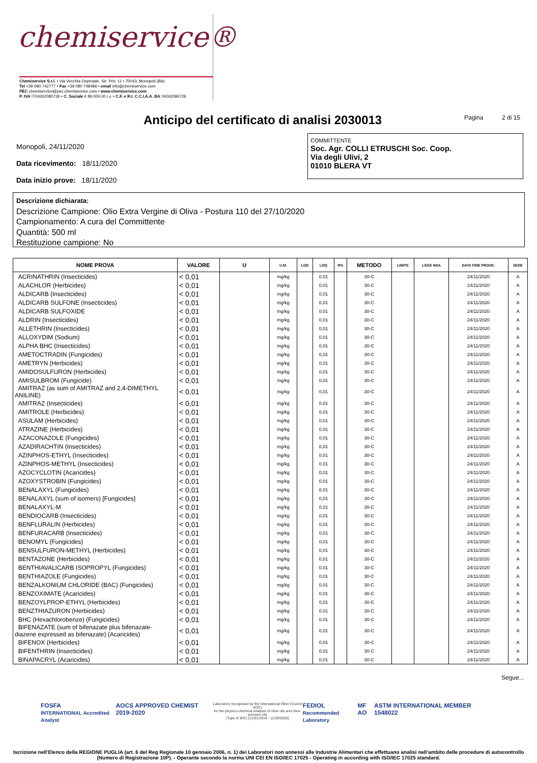chemiservice®
Chemiservice S.r.l. • Via Vecchia Ospedale, Str. Priv. 11 • 70043, Monopoli (BA)
Tel +39 080 742777 • Fax +39 080 748486 • email info@chemiservice.com
PEC chemiservice@pec.chemiservice.com • www.chemiservice.com
P. IVA IT04262080726 • C. Sociale € 89.000,00 i.v. • C.F. e R.I. C.C.I.A.A. BA 04262080726
Anticipo del certificato di analisi 2030013
Pagina 2 di 15
Monopoli, 24/11/2020
Data ricevimento: 18/11/2020
Data inizio prove: 18/11/2020
COMMITTENTE
Soc. Agr. COLLI ETRUSCHI Soc. Coop.
Via degli Ulivi, 2
01010 BLERA VT
Descrizione dichiarata:
Descrizione Campione: Olio Extra Vergine di Oliva - Postura 110 del 27/10/2020
Campionamento: A cura del Committente
Quantità: 500 ml
Restituzione campione: No
| NOME PROVA | VALORE | U | U.M. | LOD | LOQ | R% | METODO | LIMITE | LEGE NDA | DATA FINE PROVE: | SEDE |
| --- | --- | --- | --- | --- | --- | --- | --- | --- | --- | --- | --- |
| ACRINATHRIN (Insecticides) | < 0,01 | | mg/kg | | 0,01 | | 30-C | | | 24/11/2020 | A |
| ALACHLOR (Herbicides) | < 0,01 | | mg/kg | | 0,01 | | 30-C | | | 24/11/2020 | A |
| ALDICARB (Insecticides) | < 0,01 | | mg/kg | | 0,01 | | 30-C | | | 24/11/2020 | A |
| ALDICARB SULFONE (Insecticides) | < 0,01 | | mg/kg | | 0,01 | | 30-C | | | 24/11/2020 | A |
| ALDICARB SULFOXIDE | < 0,01 | | mg/kg | | 0,01 | | 30-C | | | 24/11/2020 | A |
| ALDRIN (Insecticides) | < 0,01 | | mg/kg | | 0,01 | | 30-C | | | 24/11/2020 | A |
| ALLETHRIN (Insecticides) | < 0,01 | | mg/kg | | 0,01 | | 30-C | | | 24/11/2020 | A |
| ALLOXYDIM (Sodium) | < 0,01 | | mg/kg | | 0,01 | | 30-C | | | 24/11/2020 | A |
| ALPHA BHC (Insecticides) | < 0,01 | | mg/kg | | 0,01 | | 30-C | | | 24/11/2020 | A |
| AMETOCTRADIN (Fungicides) | < 0,01 | | mg/kg | | 0,01 | | 30-C | | | 24/11/2020 | A |
| AMETRYN (Herbicides) | < 0,01 | | mg/kg | | 0,01 | | 30-C | | | 24/11/2020 | A |
| AMIDOSULFURON (Herbicides) | < 0,01 | | mg/kg | | 0,01 | | 30-C | | | 24/11/2020 | A |
| AMISULBROM (Fungicide) | < 0,01 | | mg/kg | | 0,01 | | 30-C | | | 24/11/2020 | A |
| AMITRAZ (as sum of AMITRAZ and 2,4-DIMETHYL ANILINE) | < 0,01 | | mg/kg | | 0,01 | | 30-C | | | 24/11/2020 | A |
| AMITRAZ (Insecticides) | < 0,01 | | mg/kg | | 0,01 | | 30-C | | | 24/11/2020 | A |
| AMITROLE (Herbicides) | < 0,01 | | mg/kg | | 0,01 | | 30-C | | | 24/11/2020 | A |
| ASULAM (Herbicides) | < 0,01 | | mg/kg | | 0,01 | | 30-C | | | 24/11/2020 | A |
| ATRAZINE (Herbicides) | < 0,01 | | mg/kg | | 0,01 | | 30-C | | | 24/11/2020 | A |
| AZACONAZOLE (Fungicides) | < 0,01 | | mg/kg | | 0,01 | | 30-C | | | 24/11/2020 | A |
| AZADIRACHTIN (Insecticides) | < 0,01 | | mg/kg | | 0,01 | | 30-C | | | 24/11/2020 | A |
| AZINPHOS-ETHYL (Insecticides) | < 0,01 | | mg/kg | | 0,01 | | 30-C | | | 24/11/2020 | A |
| AZINPHOS-METHYL (Insecticides) | < 0,01 | | mg/kg | | 0,01 | | 30-C | | | 24/11/2020 | A |
| AZOCYCLOTIN (Acaricides) | < 0,01 | | mg/kg | | 0,01 | | 30-C | | | 24/11/2020 | A |
| AZOXYSTROBIN (Fungicides) | < 0,01 | | mg/kg | | 0,01 | | 30-C | | | 24/11/2020 | A |
| BENALAXYL (Fungicides) | < 0,01 | | mg/kg | | 0,01 | | 30-C | | | 24/11/2020 | A |
| BENALAXYL (sum of isomers) [Fungicides] | < 0,01 | | mg/kg | | 0,01 | | 30-C | | | 24/11/2020 | A |
| BENALAXYL-M | < 0,01 | | mg/kg | | 0,01 | | 30-C | | | 24/11/2020 | A |
| BENDIOCARB (Insecticides) | < 0,01 | | mg/kg | | 0,01 | | 30-C | | | 24/11/2020 | A |
| BENFLURALIN (Herbicides) | < 0,01 | | mg/kg | | 0,01 | | 30-C | | | 24/11/2020 | A |
| BENFURACARB (Insecticides) | < 0,01 | | mg/kg | | 0,01 | | 30-C | | | 24/11/2020 | A |
| BENOMYL (Fungicides) | < 0,01 | | mg/kg | | 0,01 | | 30-C | | | 24/11/2020 | A |
| BENSULFURON-METHYL (Herbicides) | < 0,01 | | mg/kg | | 0,01 | | 30-C | | | 24/11/2020 | A |
| BENTAZONE (Herbicides) | < 0,01 | | mg/kg | | 0,01 | | 30-C | | | 24/11/2020 | A |
| BENTHIAVALICARB ISOPROPYL (Fungicides) | < 0,01 | | mg/kg | | 0,01 | | 30-C | | | 24/11/2020 | A |
| BENTHIAZOLE (Fungicides) | < 0,01 | | mg/kg | | 0,01 | | 30-C | | | 24/11/2020 | A |
| BENZALKONIUM CHLORIDE (BAC) (Fungicides) | < 0,01 | | mg/kg | | 0,01 | | 30-C | | | 24/11/2020 | A |
| BENZOXIMATE (Acaricides) | < 0,01 | | mg/kg | | 0,01 | | 30-C | | | 24/11/2020 | A |
| BENZOYLPROP-ETHYL (Herbicides) | < 0,01 | | mg/kg | | 0,01 | | 30-C | | | 24/11/2020 | A |
| BENZTHIAZURON (Herbicides) | < 0,01 | | mg/kg | | 0,01 | | 30-C | | | 24/11/2020 | A |
| BHC (Hexachlorobenze) (Fungicides) | < 0,01 | | mg/kg | | 0,01 | | 30-C | | | 24/11/2020 | A |
| BIFENAZATE (sum of bifenazate plus bifenazate- diazene expressed as bifenazate) (Acaricides) | < 0,01 | | mg/kg | | 0,01 | | 30-C | | | 24/11/2020 | A |
| BIFENOX (Herbicides) | < 0,01 | | mg/kg | | 0,01 | | 30-C | | | 24/11/2020 | A |
| BIFENTHRIN (Insecticides) | < 0,01 | | mg/kg | | 0,01 | | 30-C | | | 24/11/2020 | A |
| BINAPACRYL (Acaricides) | < 0,01 | | mg/kg | | 0,01 | | 30-C | | | 24/11/2020 | A |
Segue...
FOSFA
INTERNATIONAL Accredited Analyst AOCS APPROVED CHEMIST 2019-2020 Laboratory recognised by the International Olive Council (IOC)
for the physico-chemical analysis of olive oils and olive-pomace oils
(Type A/ B/C) (12/01/2019 - 11/30/2020) FEDIOL
Recommended Laboratory MF AO ASTM INTERNATIONAL MEMBER 1548022
Iscrizione nell'Elenco della REGIONE PUGLIA (art. 6 del Reg Regionale 10 gennaio 2006, n. 1) dei Laboratori non annessi alle Industrie Alimentari che effettuano analisi nell'ambito delle procedure di autocontrollo (Numero di Registrazione 10P). - Operante secondo la norma UNI CEI EN ISO/IEC 17025 - Operating in according with ISO/IEC 17025 standard.